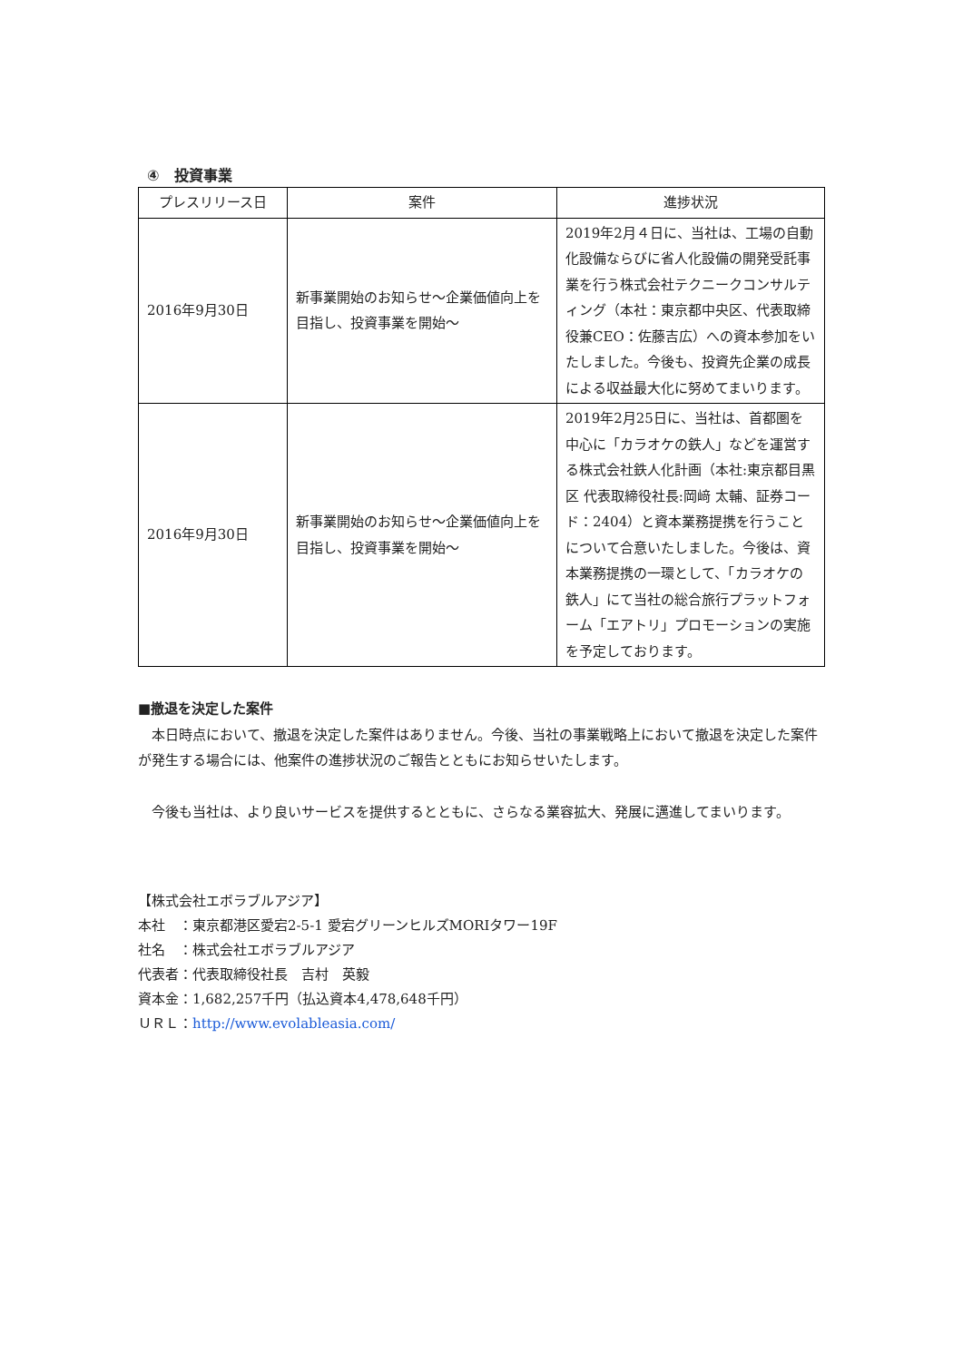④　投資事業
| プレスリリース日 | 案件 | 進捗状況 |
| --- | --- | --- |
| 2016年9月30日 | 新事業開始のお知らせ～企業価値向上を目指し、投資事業を開始～ | 2019年2月４日に、当社は、工場の自動化設備ならびに省人化設備の開発受託事業を行う株式会社テクニークコンサルティング（本社：東京都中央区、代表取締役兼CEO：佐藤吉広）への資本参加をいたしました。今後も、投資先企業の成長による収益最大化に努めてまいります。 |
| 2016年9月30日 | 新事業開始のお知らせ～企業価値向上を目指し、投資事業を開始～ | 2019年2月25日に、当社は、首都圏を中心に「カラオケの鉄人」などを運営する株式会社鉄人化計画（本社:東京都目黒区 代表取締役社長:岡﨑 太輔、証券コード：2404）と資本業務提携を行うことについて合意いたしました。今後は、資本業務提携の一環として、「カラオケの鉄人」にて当社の総合旅行プラットフォーム「エアトリ」プロモーションの実施を予定しております。 |
■撤退を決定した案件
　本日時点において、撤退を決定した案件はありません。今後、当社の事業戦略上において撤退を決定した案件が発生する場合には、他案件の進捗状況のご報告とともにお知らせいたします。
　今後も当社は、より良いサービスを提供するとともに、さらなる業容拡大、発展に邁進してまいります。
【株式会社エボラブルアジア】
本社　：東京都港区愛宕2-5-1 愛宕グリーンヒルズMORIタワー19F
社名　：株式会社エボラブルアジア
代表者：代表取締役社長　吉村　英毅
資本金：1,682,257千円（払込資本4,478,648千円）
ＵＲＬ：http://www.evolableasia.com/